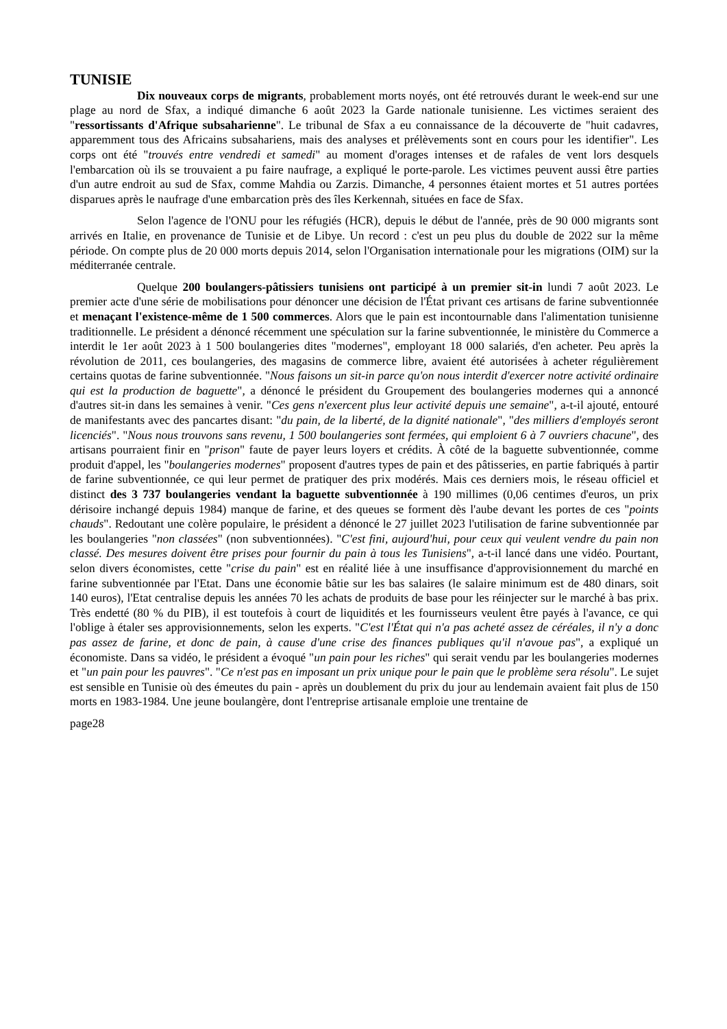TUNISIE
Dix nouveaux corps de migrants, probablement morts noyés, ont été retrouvés durant le week-end sur une plage au nord de Sfax, a indiqué dimanche 6 août 2023 la Garde nationale tunisienne. Les victimes seraient des "ressortissants d'Afrique subsaharienne". Le tribunal de Sfax a eu connaissance de la découverte de "huit cadavres, apparemment tous des Africains subsahariens, mais des analyses et prélèvements sont en cours pour les identifier". Les corps ont été "trouvés entre vendredi et samedi" au moment d'orages intenses et de rafales de vent lors desquels l'embarcation où ils se trouvaient a pu faire naufrage, a expliqué le porte-parole. Les victimes peuvent aussi être parties d'un autre endroit au sud de Sfax, comme Mahdia ou Zarzis. Dimanche, 4 personnes étaient mortes et 51 autres portées disparues après le naufrage d'une embarcation près des îles Kerkennah, situées en face de Sfax.
Selon l'agence de l'ONU pour les réfugiés (HCR), depuis le début de l'année, près de 90 000 migrants sont arrivés en Italie, en provenance de Tunisie et de Libye. Un record : c'est un peu plus du double de 2022 sur la même période. On compte plus de 20 000 morts depuis 2014, selon l'Organisation internationale pour les migrations (OIM) sur la méditerranée centrale.
Quelque 200 boulangers-pâtissiers tunisiens ont participé à un premier sit-in lundi 7 août 2023. Le premier acte d'une série de mobilisations pour dénoncer une décision de l'État privant ces artisans de farine subventionnée et menaçant l'existence-même de 1 500 commerces. Alors que le pain est incontournable dans l'alimentation tunisienne traditionnelle. Le président a dénoncé récemment une spéculation sur la farine subventionnée, le ministère du Commerce a interdit le 1er août 2023 à 1 500 boulangeries dites "modernes", employant 18 000 salariés, d'en acheter. Peu après la révolution de 2011, ces boulangeries, des magasins de commerce libre, avaient été autorisées à acheter régulièrement certains quotas de farine subventionnée. "Nous faisons un sit-in parce qu'on nous interdit d'exercer notre activité ordinaire qui est la production de baguette", a dénoncé le président du Groupement des boulangeries modernes qui a annoncé d'autres sit-in dans les semaines à venir. "Ces gens n'exercent plus leur activité depuis une semaine", a-t-il ajouté, entouré de manifestants avec des pancartes disant: "du pain, de la liberté, de la dignité nationale", "des milliers d'employés seront licenciés". "Nous nous trouvons sans revenu, 1 500 boulangeries sont fermées, qui emploient 6 à 7 ouvriers chacune", des artisans pourraient finir en "prison" faute de payer leurs loyers et crédits. À côté de la baguette subventionnée, comme produit d'appel, les "boulangeries modernes" proposent d'autres types de pain et des pâtisseries, en partie fabriqués à partir de farine subventionnée, ce qui leur permet de pratiquer des prix modérés. Mais ces derniers mois, le réseau officiel et distinct des 3 737 boulangeries vendant la baguette subventionnée à 190 millimes (0,06 centimes d'euros, un prix dérisoire inchangé depuis 1984) manque de farine, et des queues se forment dès l'aube devant les portes de ces "points chauds". Redoutant une colère populaire, le président a dénoncé le 27 juillet 2023 l'utilisation de farine subventionnée par les boulangeries "non classées" (non subventionnées). "C'est fini, aujourd'hui, pour ceux qui veulent vendre du pain non classé. Des mesures doivent être prises pour fournir du pain à tous les Tunisiens", a-t-il lancé dans une vidéo. Pourtant, selon divers économistes, cette "crise du pain" est en réalité liée à une insuffisance d'approvisionnement du marché en farine subventionnée par l'Etat. Dans une économie bâtie sur les bas salaires (le salaire minimum est de 480 dinars, soit 140 euros), l'Etat centralise depuis les années 70 les achats de produits de base pour les réinjecter sur le marché à bas prix. Très endetté (80 % du PIB), il est toutefois à court de liquidités et les fournisseurs veulent être payés à l'avance, ce qui l'oblige à étaler ses approvisionnements, selon les experts. "C'est l'État qui n'a pas acheté assez de céréales, il n'y a donc pas assez de farine, et donc de pain, à cause d'une crise des finances publiques qu'il n'avoue pas", a expliqué un économiste. Dans sa vidéo, le président a évoqué "un pain pour les riches" qui serait vendu par les boulangeries modernes et "un pain pour les pauvres". "Ce n'est pas en imposant un prix unique pour le pain que le problème sera résolu". Le sujet est sensible en Tunisie où des émeutes du pain - après un doublement du prix du jour au lendemain avaient fait plus de 150 morts en 1983-1984. Une jeune boulangère, dont l'entreprise artisanale emploie une trentaine de
page28